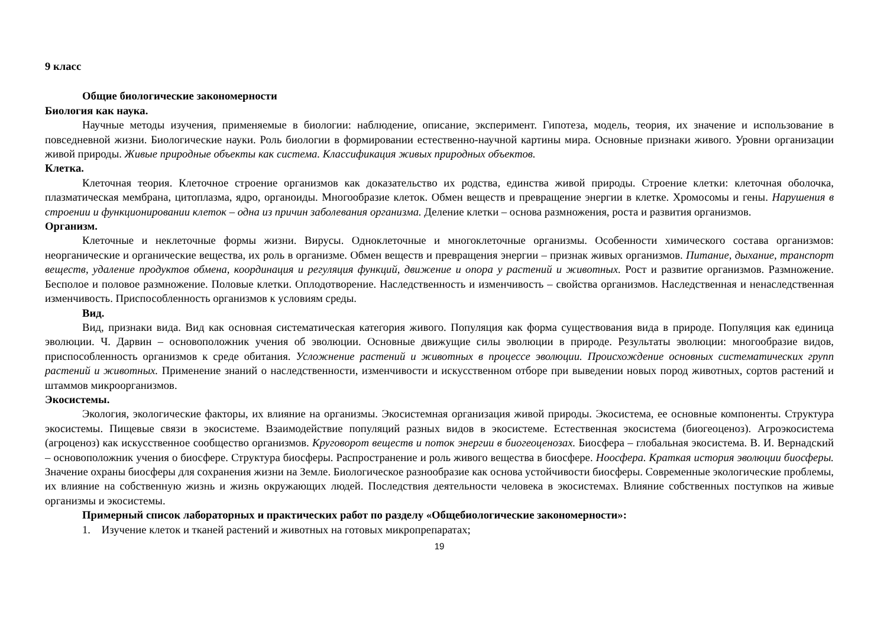9 класс
Общие биологические закономерности
Биология как наука.
Научные методы изучения, применяемые в биологии: наблюдение, описание, эксперимент. Гипотеза, модель, теория, их значение и использование в повседневной жизни. Биологические науки. Роль биологии в формировании естественно-научной картины мира. Основные признаки живого. Уровни организации живой природы. Живые природные объекты как система. Классификация живых природных объектов.
Клетка.
Клеточная теория. Клеточное строение организмов как доказательство их родства, единства живой природы. Строение клетки: клеточная оболочка, плазматическая мембрана, цитоплазма, ядро, органоиды. Многообразие клеток. Обмен веществ и превращение энергии в клетке. Хромосомы и гены. Нарушения в строении и функционировании клеток – одна из причин заболевания организма. Деление клетки – основа размножения, роста и развития организмов.
Организм.
Клеточные и неклеточные формы жизни. Вирусы. Одноклеточные и многоклеточные организмы. Особенности химического состава организмов: неорганические и органические вещества, их роль в организме. Обмен веществ и превращения энергии – признак живых организмов. Питание, дыхание, транспорт веществ, удаление продуктов обмена, координация и регуляция функций, движение и опора у растений и животных. Рост и развитие организмов. Размножение. Бесполое и половое размножение. Половые клетки. Оплодотворение. Наследственность и изменчивость – свойства организмов. Наследственная и ненаследственная изменчивость. Приспособленность организмов к условиям среды.
Вид.
Вид, признаки вида. Вид как основная систематическая категория живого. Популяция как форма существования вида в природе. Популяция как единица эволюции. Ч. Дарвин – основоположник учения об эволюции. Основные движущие силы эволюции в природе. Результаты эволюции: многообразие видов, приспособленность организмов к среде обитания. Усложнение растений и животных в процессе эволюции. Происхождение основных систематических групп растений и животных. Применение знаний о наследственности, изменчивости и искусственном отборе при выведении новых пород животных, сортов растений и штаммов микроорганизмов.
Экосистемы.
Экология, экологические факторы, их влияние на организмы. Экосистемная организация живой природы. Экосистема, ее основные компоненты. Структура экосистемы. Пищевые связи в экосистеме. Взаимодействие популяций разных видов в экосистеме. Естественная экосистема (биогеоценоз). Агроэкосистема (агроценоз) как искусственное сообщество организмов. Круговорот веществ и поток энергии в биогеоценозах. Биосфера – глобальная экосистема. В. И. Вернадский – основоположник учения о биосфере. Структура биосферы. Распространение и роль живого вещества в биосфере. Ноосфера. Краткая история эволюции биосферы. Значение охраны биосферы для сохранения жизни на Земле. Биологическое разнообразие как основа устойчивости биосферы. Современные экологические проблемы, их влияние на собственную жизнь и жизнь окружающих людей. Последствия деятельности человека в экосистемах. Влияние собственных поступков на живые организмы и экосистемы.
Примерный список лабораторных и практических работ по разделу «Общебиологические закономерности»:
1. Изучение клеток и тканей растений и животных на готовых микропрепаратах;
19